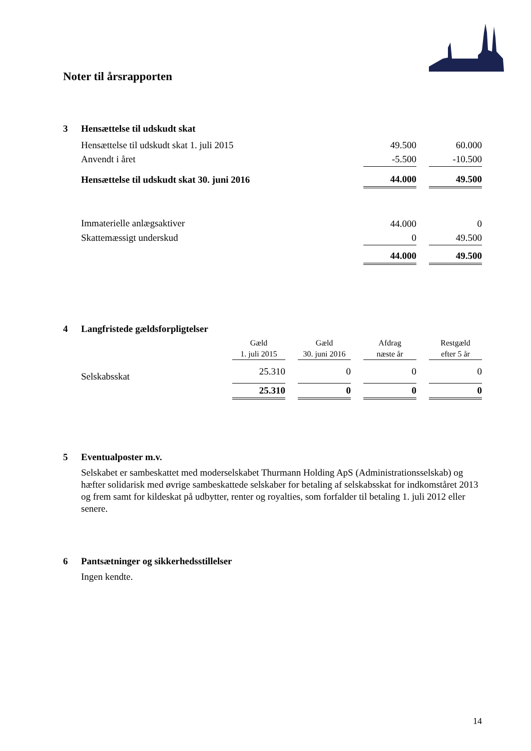Noter til årsrapporten
3 Hensættelse til udskudt skat
| Hensættelse til udskudt skat 1. juli 2015 | 49.500 | | 60.000 |
| Anvendt i året | -5.500 | | -10.500 |
| Hensættelse til udskudt skat 30. juni 2016 | 44.000 | | 49.500 |
| Immaterielle anlægsaktiver | 44.000 | | 0 |
| Skattemæssigt underskud | 0 | | 49.500 |
| | 44.000 | | 49.500 |
4 Langfristede gældsforpligtelser
| | Gæld | | Gæld | | Afdrag | | Restgæld |
| | 1. juli 2015 | | 30. juni 2016 | | næste år | | efter 5 år |
| Selskabsskat | 25.310 | | 0 | | 0 | | 0 |
| | 25.310 | | 0 | | 0 | | 0 |
5 Eventualposter m.v.
Selskabet er sambeskattet med moderselskabet Thurmann Holding ApS (Administrationsselskab) og hæfter solidarisk med øvrige sambeskattede selskaber for betaling af selskabsskat for indkomståret 2013 og frem samt for kildeskat på udbytter, renter og royalties, som forfalder til betaling 1. juli 2012 eller senere.
6 Pantsætninger og sikkerhedsstillelser
Ingen kendte.
14